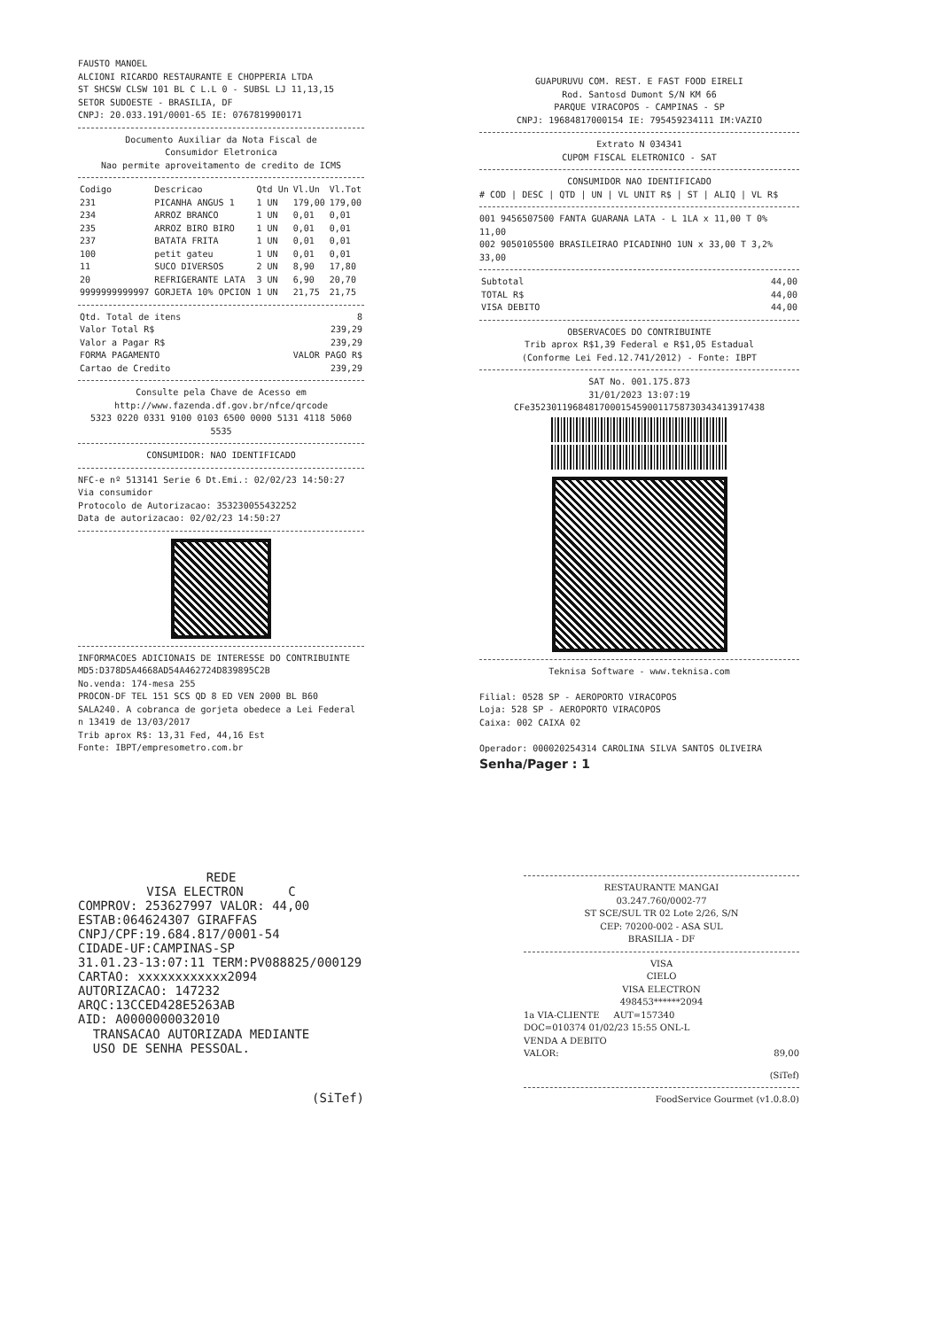FAUSTO MANOEL
ALCIONI RICARDO RESTAURANTE E CHOPPERIA LTDA
ST SHCSW CLSW 101 BL C L.L 0 - SUBSL LJ 11,13,15
SETOR SUDOESTE - BRASILIA, DF
CNPJ: 20.033.191/0001-65 IE: 0767819900171
Documento Auxiliar da Nota Fiscal de
Consumidor Eletronica
Nao permite aproveitamento de credito de ICMS
| Codigo | Descricao | Qtd Un | Vl.Un | Vl.Tot |
| --- | --- | --- | --- | --- |
| 231 | PICANHA ANGUS 1 | 1 UN | 179,00 | 179,00 |
| 234 | ARROZ BRANCO | 1 UN | 0,01 | 0,01 |
| 235 | ARROZ BIRO BIRO | 1 UN | 0,01 | 0,01 |
| 237 | BATATA FRITA | 1 UN | 0,01 | 0,01 |
| 100 | petit gateu | 1 UN | 0,01 | 0,01 |
| 11 | SUCO DIVERSOS | 2 UN | 8,90 | 17,80 |
| 20 | REFRIGERANTE LATA | 3 UN | 6,90 | 20,70 |
| 9999999999997 | GORJETA 10% OPCION | 1 UN | 21,75 | 21,75 |
| Qtd. Total de itens | 8 |
| Valor Total R$ | 239,29 |
| Valor a Pagar R$ | 239,29 |
| FORMA PAGAMENTO | VALOR PAGO R$ |
| Cartao de Credito | 239,29 |
Consulte pela Chave de Acesso em
http://www.fazenda.df.gov.br/nfce/qrcode
5323 0220 0331 9100 0103 6500 0000 5131 4118 5060 5535
CONSUMIDOR: NAO IDENTIFICADO
NFC-e nº 513141 Serie 6 Dt.Emi.: 02/02/23 14:50:27
Via consumidor
Protocolo de Autorizacao: 353230055432252
Data de autorizacao: 02/02/23 14:50:27
INFORMACOES ADICIONAIS DE INTERESSE DO CONTRIBUINTE
MD5:D378D5A4668AD54A462724D839895C2B
No.venda: 174-mesa 255
PROCON-DF TEL 151 SCS QD 8 ED VEN 2000 BL B60 SALA240. A cobranca de gorjeta obedece a Lei Federal n 13419 de 13/03/2017
Trib aprox R$: 13,31 Fed, 44,16 Est
Fonte: IBPT/empresometro.com.br
REDE
VISA ELECTRON C
COMPROV: 253627997 VALOR: 44,00
ESTAB:064624307 GIRAFFAS
CNPJ/CPF:19.684.817/0001-54
CIDADE-UF:CAMPINAS-SP
31.01.23-13:07:11 TERM:PV088825/000129
CARTAO: xxxxxxxxxxxx2094
AUTORIZACAO: 147232
ARQC:13CCED428E5263AB
AID: A0000000032010
TRANSACAO AUTORIZADA MEDIANTE
USO DE SENHA PESSOAL.
(SiTef)
GUAPURUVU COM. REST. E FAST FOOD EIRELI
Rod. Santosd Dumont S/N KM 66
PARQUE VIRACOPOS - CAMPINAS - SP
CNPJ: 19684817000154 IE: 795459234111 IM:VAZIO
Extrato N 034341
CUPOM FISCAL ELETRONICO - SAT
CONSUMIDOR NAO IDENTIFICADO
# COD | DESC | QTD | UN | VL UNIT R$ | ST | ALIQ | VL R$
001 9456507500 FANTA GUARANA LATA - L 1LA x 11,00 T 0% 11,00
002 9050105500 BRASILEIRAO PICADINHO 1UN x 33,00 T 3,2% 33,00
| Subtotal | 44,00 |
| TOTAL R$ | 44,00 |
| VISA DEBITO | 44,00 |
OBSERVACOES DO CONTRIBUINTE
Trib aprox R$1,39 Federal e R$1,05 Estadual
(Conforme Lei Fed.12.741/2012) - Fonte: IBPT
SAT No. 001.175.873
31/01/2023 13:07:19
CFe35230119684817000154590011758730343413917438
Teknisa Software - www.teknisa.com
Filial: 0528 SP - AEROPORTO VIRACOPOS
Loja: 528 SP - AEROPORTO VIRACOPOS
Caixa: 002 CAIXA 02
Operador: 000020254314 CAROLINA SILVA SANTOS OLIVEIRA
Senha/Pager : 1
RESTAURANTE MANGAI
03.247.760/0002-77
ST SCE/SUL TR 02 Lote 2/26, S/N
CEP: 70200-002 - ASA SUL
BRASILIA - DF
VISA
CIELO
VISA ELECTRON
498453******2094
1a VIA-CLIENTE AUT=157340
DOC=010374 01/02/23 15:55 ONL-L
VENDA A DEBITO
VALOR: 89,00
(SiTef)
FoodService Gourmet (v1.0.8.0)